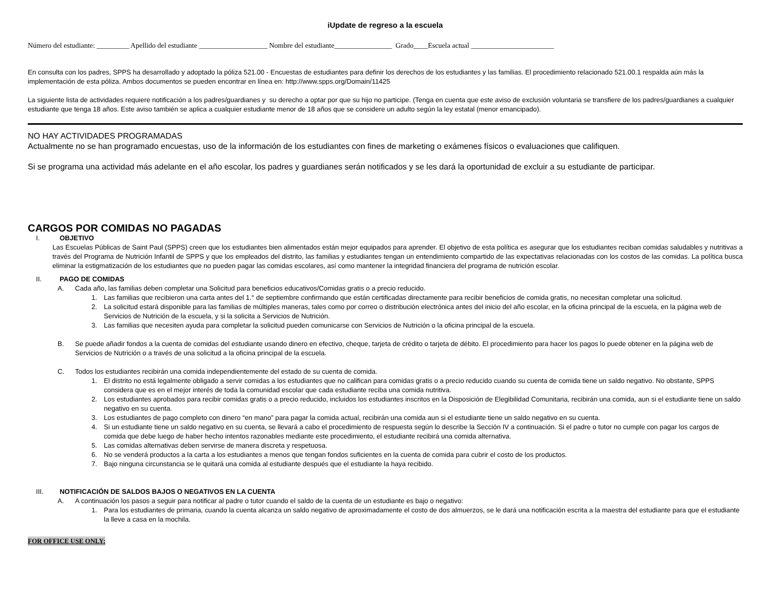iUpdate de regreso a la escuela
Número del estudiante: _________ Apellido del estudiante ___________________ Nombre del estudiante________________ Grado____Escuela actual _______________________
En consulta con los padres, SPPS ha desarrollado y adoptado la póliza 521.00 - Encuestas de estudiantes para definir los derechos de los estudiantes y las familias. El procedimiento relacionado 521.00.1 respalda aún más la implementación de esta póliza. Ambos documentos se pueden encontrar en línea en: http://www.spps.org/Domain/11425
La siguiente lista de actividades requiere notificación a los padres/guardianes y su derecho a optar por que su hijo no participe. (Tenga en cuenta que este aviso de exclusión voluntaria se transfiere de los padres/guardianes a cualquier estudiante que tenga 18 años. Este aviso también se aplica a cualquier estudiante menor de 18 años que se considere un adulto según la ley estatal (menor emancipado).
NO HAY ACTIVIDADES PROGRAMADAS
Actualmente no se han programado encuestas, uso de la información de los estudiantes con fines de marketing o exámenes físicos o evaluaciones que califiquen.
Si se programa una actividad más adelante en el año escolar, los padres y guardianes serán notificados y se les dará la oportunidad de excluir a su estudiante de participar.
CARGOS POR COMIDAS NO PAGADAS
I. OBJETIVO
Las Escuelas Públicas de Saint Paul (SPPS) creen que los estudiantes bien alimentados están mejor equipados para aprender. El objetivo de esta política es asegurar que los estudiantes reciban comidas saludables y nutritivas a través del Programa de Nutrición Infantil de SPPS y que los empleados del distrito, las familias y estudiantes tengan un entendimiento compartido de las expectativas relacionadas con los costos de las comidas. La política busca eliminar la estigmatización de los estudiantes que no pueden pagar las comidas escolares, así como mantener la integridad financiera del programa de nutrición escolar.
II. PAGO DE COMIDAS
A. Cada año, las familias deben completar una Solicitud para beneficios educativos/Comidas gratis o a precio reducido.
1. Las familias que recibieron una carta antes del 1.° de septiembre confirmando que están certificadas directamente para recibir beneficios de comida gratis, no necesitan completar una solicitud.
2. La solicitud estará disponible para las familias de múltiples maneras, tales como por correo o distribución electrónica antes del inicio del año escolar, en la oficina principal de la escuela, en la página web de Servicios de Nutrición de la escuela, y si la solicita a Servicios de Nutrición.
3. Las familias que necesiten ayuda para completar la solicitud pueden comunicarse con Servicios de Nutrición o la oficina principal de la escuela.
B. Se puede añadir fondos a la cuenta de comidas del estudiante usando dinero en efectivo, cheque, tarjeta de crédito o tarjeta de débito. El procedimiento para hacer los pagos lo puede obtener en la página web de Servicios de Nutrición o a través de una solicitud a la oficina principal de la escuela.
C. Todos los estudiantes recibirán una comida independientemente del estado de su cuenta de comida.
1. El distrito no está legalmente obligado a servir comidas a los estudiantes que no califican para comidas gratis o a precio reducido cuando su cuenta de comida tiene un saldo negativo. No obstante, SPPS considera que es en el mejor interés de toda la comunidad escolar que cada estudiante reciba una comida nutritiva.
2. Los estudiantes aprobados para recibir comidas gratis o a precio reducido, incluidos los estudiantes inscritos en la Disposición de Elegibilidad Comunitaria, recibirán una comida, aun si el estudiante tiene un saldo negativo en su cuenta.
3. Los estudiantes de pago completo con dinero “en mano” para pagar la comida actual, recibirán una comida aun si el estudiante tiene un saldo negativo en su cuenta.
4. Si un estudiante tiene un saldo negativo en su cuenta, se llevará a cabo el procedimiento de respuesta según lo describe la Sección IV a continuación. Si el padre o tutor no cumple con pagar los cargos de comida que debe luego de haber hecho intentos razonables mediante este procedimiento, el estudiante recibirá una comida alternativa.
5. Las comidas alternativas deben servirse de manera discreta y respetuosa.
6. No se venderá productos a la carta a los estudiantes a menos que tengan fondos suficientes en la cuenta de comida para cubrir el costo de los productos.
7. Bajo ninguna circunstancia se le quitará una comida al estudiante después que el estudiante la haya recibido.
III. NOTIFICACIÓN DE SALDOS BAJOS O NEGATIVOS EN LA CUENTA
A. A continuación los pasos a seguir para notificar al padre o tutor cuando el saldo de la cuenta de un estudiante es bajo o negativo:
1. Para los estudiantes de primaria, cuando la cuenta alcanza un saldo negativo de aproximadamente el costo de dos almuerzos, se le dará una notificación escrita a la maestra del estudiante para que el estudiante la lleve a casa en la mochila.
FOR OFFICE USE ONLY: